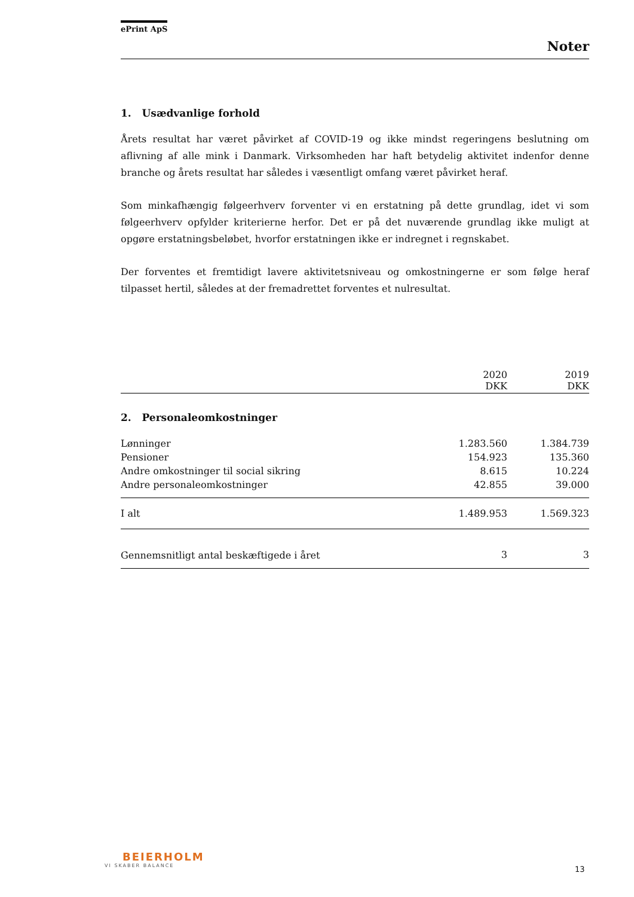ePrint ApS
Noter
1. Usædvanlige forhold
Årets resultat har været påvirket af COVID-19 og ikke mindst regeringens beslutning om aflivning af alle mink i Danmark. Virksomheden har haft betydelig aktivitet indenfor denne branche og årets resultat har således i væsentligt omfang været påvirket heraf.
Som minkafhængig følgeerhverv forventer vi en erstatning på dette grundlag, idet vi som følgeerhverv opfylder kriterierne herfor. Det er på det nuværende grundlag ikke muligt at opgøre erstatningsbeløbet, hvorfor erstatningen ikke er indregnet i regnskabet.
Der forventes et fremtidigt lavere aktivitetsniveau og omkostningerne er som følge heraf tilpasset hertil, således at der fremadrettet forventes et nulresultat.
| | 2020 DKK | 2019 DKK |
| --- | --- | --- |
| 2. Personaleomkostninger | | |
| Lønninger | 1.283.560 | 1.384.739 |
| Pensioner | 154.923 | 135.360 |
| Andre omkostninger til social sikring | 8.615 | 10.224 |
| Andre personaleomkostninger | 42.855 | 39.000 |
| I alt | 1.489.953 | 1.569.323 |
| Gennemsnitligt antal beskæftigede i året | 3 | 3 |
BEIERHOLM
VI SKABER BALANCE
13